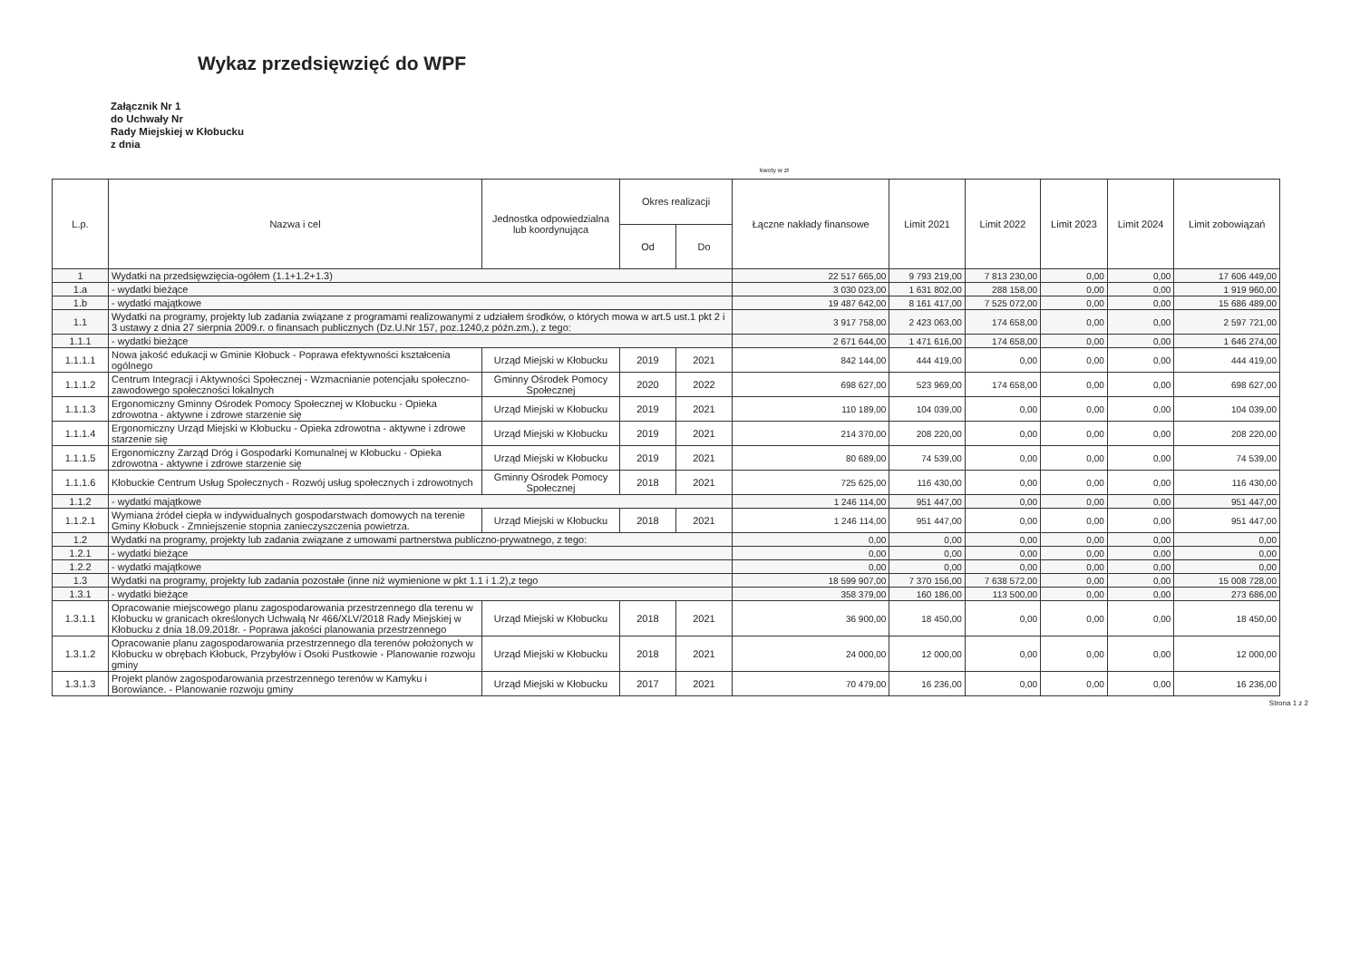Wykaz przedsięwzięć do WPF
Załącznik Nr 1
do Uchwały Nr
Rady Miejskiej w Kłobucku
z dnia
kwoty w zł
| L.p. | Nazwa i cel | Jednostka odpowiedzialna lub koordynująca | Okres realizacji | | Łączne nakłady finansowe | Limit 2021 | Limit 2022 | Limit 2023 | Limit 2024 | Limit zobowiązań |
| --- | --- | --- | --- | --- | --- | --- | --- | --- | --- | --- |
| | | | Od | Do | | | | | | |
| 1 | Wydatki na przedsięwzięcia-ogółem (1.1+1.2+1.3) | | | | 22 517 665,00 | 9 793 219,00 | 7 813 230,00 | 0,00 | 0,00 | 17 606 449,00 |
| 1.a | - wydatki bieżące | | | | 3 030 023,00 | 1 631 802,00 | 288 158,00 | 0,00 | 0,00 | 1 919 960,00 |
| 1.b | - wydatki majątkowe | | | | 19 487 642,00 | 8 161 417,00 | 7 525 072,00 | 0,00 | 0,00 | 15 686 489,00 |
| 1.1 | Wydatki na programy, projekty lub zadania związane z programami realizowanymi z udziałem środków, o których mowa w art.5 ust.1 pkt 2 i 3 ustawy z dnia 27 sierpnia 2009.r. o finansach publicznych (Dz.U.Nr 157, poz.1240,z późn.zm.), z tego: | | | | 3 917 758,00 | 2 423 063,00 | 174 658,00 | 0,00 | 0,00 | 2 597 721,00 |
| 1.1.1 | - wydatki bieżące | | | | 2 671 644,00 | 1 471 616,00 | 174 658,00 | 0,00 | 0,00 | 1 646 274,00 |
| 1.1.1.1 | Nowa jakość edukacji w Gminie Kłobuck - Poprawa efektywności kształcenia ogólnego | Urząd Miejski w Kłobucku | 2019 | 2021 | 842 144,00 | 444 419,00 | 0,00 | 0,00 | 0,00 | 444 419,00 |
| 1.1.1.2 | Centrum Integracji i Aktywności Społecznej - Wzmacnianie potencjału społeczno-zawodowego społeczności lokalnych | Gminny Ośrodek Pomocy Społecznej | 2020 | 2022 | 698 627,00 | 523 969,00 | 174 658,00 | 0,00 | 0,00 | 698 627,00 |
| 1.1.1.3 | Ergonomiczny Gminny Ośrodek Pomocy Społecznej w Kłobucku - Opieka zdrowotna - aktywne i zdrowe starzenie się | Urząd Miejski w Kłobucku | 2019 | 2021 | 110 189,00 | 104 039,00 | 0,00 | 0,00 | 0,00 | 104 039,00 |
| 1.1.1.4 | Ergonomiczny Urząd Miejski w Kłobucku - Opieka zdrowotna - aktywne i zdrowe starzenie się | Urząd Miejski w Kłobucku | 2019 | 2021 | 214 370,00 | 208 220,00 | 0,00 | 0,00 | 0,00 | 208 220,00 |
| 1.1.1.5 | Ergonomiczny Zarząd Dróg i Gospodarki Komunalnej w Kłobucku - Opieka zdrowotna - aktywne i zdrowe starzenie się | Urząd Miejski w Kłobucku | 2019 | 2021 | 80 689,00 | 74 539,00 | 0,00 | 0,00 | 0,00 | 74 539,00 |
| 1.1.1.6 | Kłobuckie Centrum Usług Społecznych - Rozwój usług społecznych i zdrowotnych | Gminny Ośrodek Pomocy Społecznej | 2018 | 2021 | 725 625,00 | 116 430,00 | 0,00 | 0,00 | 0,00 | 116 430,00 |
| 1.1.2 | - wydatki majątkowe | | | | 1 246 114,00 | 951 447,00 | 0,00 | 0,00 | 0,00 | 951 447,00 |
| 1.1.2.1 | Wymiana źródeł ciepła w indywidualnych gospodarstwach domowych na terenie Gminy Kłobuck - Zmniejszenie stopnia zanieczyszczenia powietrza. | Urząd Miejski w Kłobucku | 2018 | 2021 | 1 246 114,00 | 951 447,00 | 0,00 | 0,00 | 0,00 | 951 447,00 |
| 1.2 | Wydatki na programy, projekty lub zadania związane z umowami partnerstwa publiczno-prywatnego, z tego: | | | | 0,00 | 0,00 | 0,00 | 0,00 | 0,00 | 0,00 |
| 1.2.1 | - wydatki bieżące | | | | 0,00 | 0,00 | 0,00 | 0,00 | 0,00 | 0,00 |
| 1.2.2 | - wydatki majątkowe | | | | 0,00 | 0,00 | 0,00 | 0,00 | 0,00 | 0,00 |
| 1.3 | Wydatki na programy, projekty lub zadania pozostałe (inne niż wymienione w pkt 1.1 i 1.2),z tego | | | | 18 599 907,00 | 7 370 156,00 | 7 638 572,00 | 0,00 | 0,00 | 15 008 728,00 |
| 1.3.1 | - wydatki bieżące | | | | 358 379,00 | 160 186,00 | 113 500,00 | 0,00 | 0,00 | 273 686,00 |
| 1.3.1.1 | Opracowanie miejscowego planu zagospodarowania przestrzennego dla terenu w Kłobucku w granicach określonych Uchwałą Nr 466/XLV/2018 Rady Miejskiej w Kłobucku z dnia 18.09.2018r. - Poprawa jakości planowania przestrzennego | Urząd Miejski w Kłobucku | 2018 | 2021 | 36 900,00 | 18 450,00 | 0,00 | 0,00 | 0,00 | 18 450,00 |
| 1.3.1.2 | Opracowanie planu zagospodarowania przestrzennego dla terenów położonych w Kłobucku w obrębach Kłobuck, Przybyłów i Osoki Pustkowie - Planowanie rozwoju gminy | Urząd Miejski w Kłobucku | 2018 | 2021 | 24 000,00 | 12 000,00 | 0,00 | 0,00 | 0,00 | 12 000,00 |
| 1.3.1.3 | Projekt planów zagospodarowania przestrzennego terenów w Kamyku i Borowiance. - Planowanie rozwoju gminy | Urząd Miejski w Kłobucku | 2017 | 2021 | 70 479,00 | 16 236,00 | 0,00 | 0,00 | 0,00 | 16 236,00 |
Strona 1 z 2